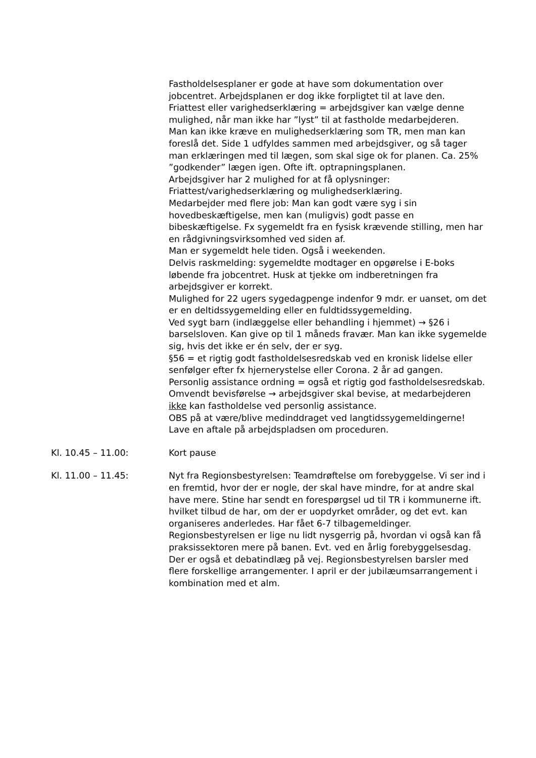Fastholdelsesplaner er gode at have som dokumentation over jobcentret. Arbejdsplanen er dog ikke forpligtet til at lave den.
Friattest eller varighedserklæring = arbejdsgiver kan vælge denne mulighed, når man ikke har ”lyst” til at fastholde medarbejderen.
Man kan ikke kræve en mulighedserklæring som TR, men man kan foreslå det. Side 1 udfyldes sammen med arbejdsgiver, og så tager man erklæringen med til lægen, som skal sige ok for planen. Ca. 25% ”godkender” lægen igen. Ofte ift. optrapningsplanen.
Arbejdsgiver har 2 mulighed for at få oplysninger: Friattest/varighedserklæring og mulighedserklæring.
Medarbejder med flere job: Man kan godt være syg i sin hovedbeskæftigelse, men kan (muligvis) godt passe en bibeskæftigelse. Fx sygemeldt fra en fysisk krævende stilling, men har en rådgivningsvirksomhed ved siden af.
Man er sygemeldt hele tiden. Også i weekenden.
Delvis raskmelding: sygemeldte modtager en opgørelse i E-boks løbende fra jobcentret. Husk at tjekke om indberetningen fra arbejdsgiver er korrekt.
Mulighed for 22 ugers sygedagpenge indenfor 9 mdr. er uanset, om det er en deltidssygemelding eller en fuldtidssygemelding.
Ved sygt barn (indlæggelse eller behandling i hjemmet) → §26 i barselsloven. Kan give op til 1 måneds fravær. Man kan ikke sygemelde sig, hvis det ikke er én selv, der er syg.
§56 = et rigtig godt fastholdelsesredskab ved en kronisk lidelse eller senfølger efter fx hjernerystelse eller Corona. 2 år ad gangen.
Personlig assistance ordning = også et rigtig god fastholdelsesredskab. Omvendt bevisførelse → arbejdsgiver skal bevise, at medarbejderen ikke kan fastholdelse ved personlig assistance.
OBS på at være/blive medinddraget ved langtidssygemeldingerne! Lave en aftale på arbejdspladsen om proceduren.
Kl. 10.45 – 11.00: Kort pause
Kl. 11.00 – 11.45: Nyt fra Regionsbestyrelsen: Teamdrøftelse om forebyggelse. Vi ser ind i en fremtid, hvor der er nogle, der skal have mindre, for at andre skal have mere. Stine har sendt en forespørgsel ud til TR i kommunerne ift. hvilket tilbud de har, om der er uopdyrket områder, og det evt. kan organiseres anderledes. Har fået 6-7 tilbagemeldinger. Regionsbestyrelsen er lige nu lidt nysgerrig på, hvordan vi også kan få praksissektoren mere på banen. Evt. ved en årlig forebyggelsesdag. Der er også et debatindlæg på vej. Regionsbestyrelsen barsler med flere forskellige arrangementer. I april er der jubilæumsarrangement i kombination med et alm.